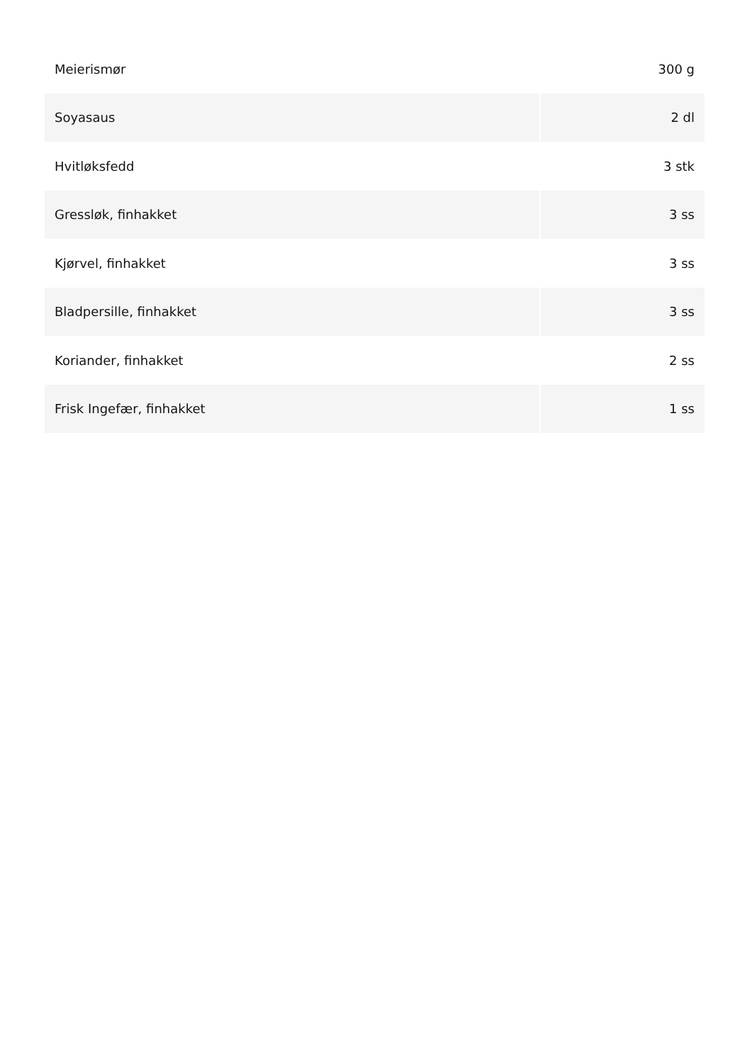| Meierismør | 300 g |
| Soyasaus | 2 dl |
| Hvitløksfedd | 3 stk |
| Gressløk, finhakket | 3 ss |
| Kjørvel, finhakket | 3 ss |
| Bladpersille, finhakket | 3 ss |
| Koriander, finhakket | 2 ss |
| Frisk Ingefær, finhakket | 1 ss |